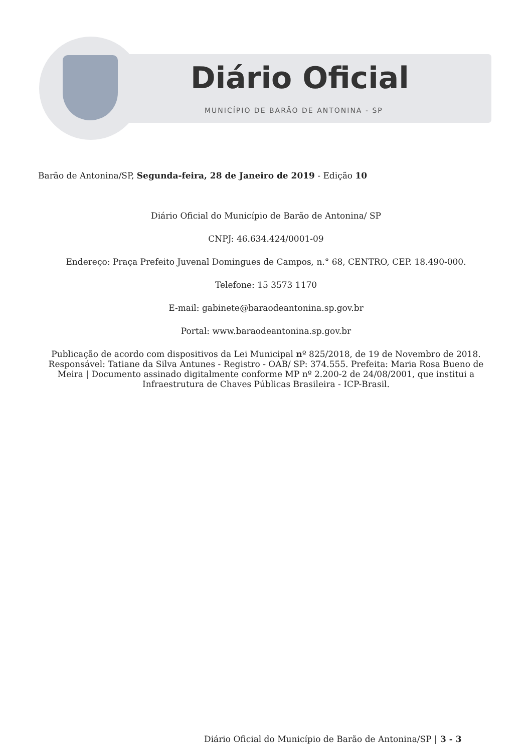Diário Oficial
MUNICÍPIO DE BARÃO DE ANTONINA - SP
Barão de Antonina/SP, Segunda-feira, 28 de Janeiro de 2019 - Edição 10
Diário Oficial do Município de Barão de Antonina/ SP
CNPJ: 46.634.424/0001-09
Endereço: Praça Prefeito Juvenal Domingues de Campos, n.° 68, CENTRO, CEP. 18.490-000.
Telefone: 15 3573 1170
E-mail: gabinete@baraodeantonina.sp.gov.br
Portal: www.baraodeantonina.sp.gov.br
Publicação de acordo com dispositivos da Lei Municipal nº 825/2018, de 19 de Novembro de 2018. Responsável: Tatiane da Silva Antunes - Registro - OAB/ SP: 374.555. Prefeita: Maria Rosa Bueno de Meira | Documento assinado digitalmente conforme MP nº 2.200-2 de 24/08/2001, que institui a Infraestrutura de Chaves Públicas Brasileira - ICP-Brasil.
Diário Oficial do Município de Barão de Antonina/SP | 3 - 3